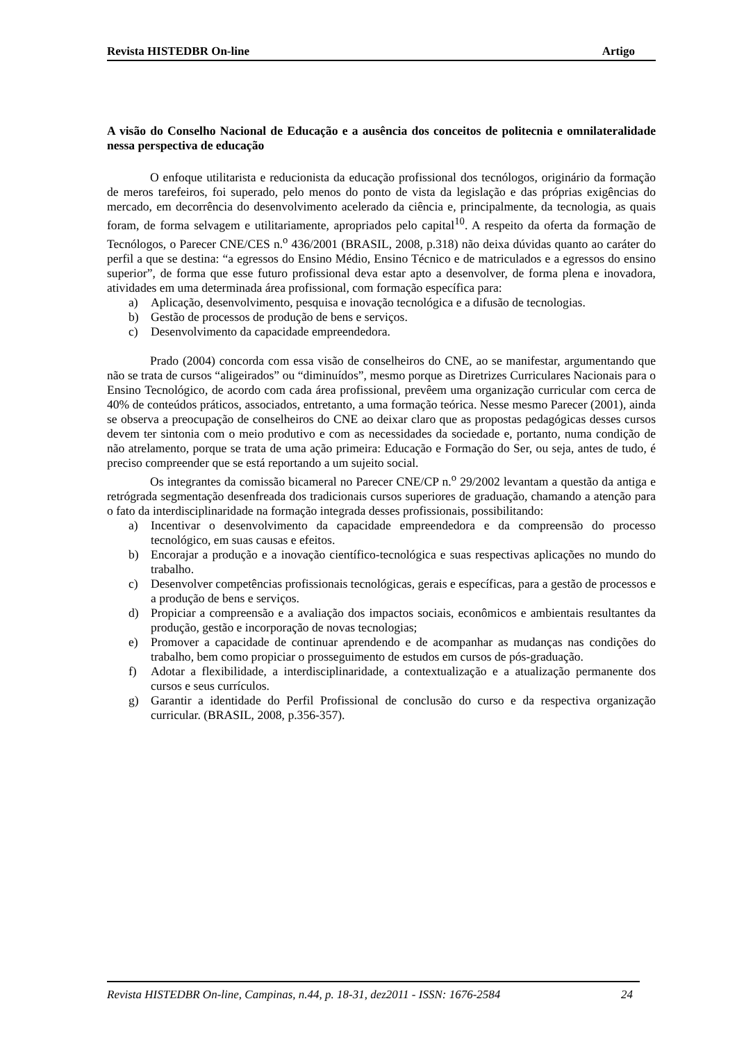Revista HISTEDBR On-line Artigo
A visão do Conselho Nacional de Educação e a ausência dos conceitos de politecnia e omnilateralidade nessa perspectiva de educação
O enfoque utilitarista e reducionista da educação profissional dos tecnólogos, originário da formação de meros tarefeiros, foi superado, pelo menos do ponto de vista da legislação e das próprias exigências do mercado, em decorrência do desenvolvimento acelerado da ciência e, principalmente, da tecnologia, as quais foram, de forma selvagem e utilitariamente, apropriados pelo capital<sup>10</sup>. A respeito da oferta da formação de Tecnólogos, o Parecer CNE/CES n.<sup>o</sup> 436/2001 (BRASIL, 2008, p.318) não deixa dúvidas quanto ao caráter do perfil a que se destina: “a egressos do Ensino Médio, Ensino Técnico e de matriculados e a egressos do ensino superior”, de forma que esse futuro profissional deva estar apto a desenvolver, de forma plena e inovadora, atividades em uma determinada área profissional, com formação específica para:
a) Aplicação, desenvolvimento, pesquisa e inovação tecnológica e a difusão de tecnologias.
b) Gestão de processos de produção de bens e serviços.
c) Desenvolvimento da capacidade empreendedora.
Prado (2004) concorda com essa visão de conselheiros do CNE, ao se manifestar, argumentando que não se trata de cursos “aligeirados” ou “diminuídos”, mesmo porque as Diretrizes Curriculares Nacionais para o Ensino Tecnológico, de acordo com cada área profissional, prevêem uma organização curricular com cerca de 40% de conteúdos práticos, associados, entretanto, a uma formação teórica. Nesse mesmo Parecer (2001), ainda se observa a preocupação de conselheiros do CNE ao deixar claro que as propostas pedagógicas desses cursos devem ter sintonia com o meio produtivo e com as necessidades da sociedade e, portanto, numa condição de não atrelamento, porque se trata de uma ação primeira: Educação e Formação do Ser, ou seja, antes de tudo, é preciso compreender que se está reportando a um sujeito social.
Os integrantes da comissão bicameral no Parecer CNE/CP n.<sup>o</sup> 29/2002 levantam a questão da antiga e retrógrada segmentação desenfreada dos tradicionais cursos superiores de graduação, chamando a atenção para o fato da interdisciplinaridade na formação integrada desses profissionais, possibilitando:
a) Incentivar o desenvolvimento da capacidade empreendedora e da compreensão do processo tecnológico, em suas causas e efeitos.
b) Encorajar a produção e a inovação científico-tecnológica e suas respectivas aplicações no mundo do trabalho.
c) Desenvolver competências profissionais tecnológicas, gerais e específicas, para a gestão de processos e a produção de bens e serviços.
d) Propiciar a compreensão e a avaliação dos impactos sociais, econômicos e ambientais resultantes da produção, gestão e incorporação de novas tecnologias;
e) Promover a capacidade de continuar aprendendo e de acompanhar as mudanças nas condições do trabalho, bem como propiciar o prosseguimento de estudos em cursos de pós-graduação.
f) Adotar a flexibilidade, a interdisciplinaridade, a contextualização e a atualização permanente dos cursos e seus currículos.
g) Garantir a identidade do Perfil Profissional de conclusão do curso e da respectiva organização curricular. (BRASIL, 2008, p.356-357).
Revista HISTEDBR On-line, Campinas, n.44, p. 18-31, dez2011 - ISSN: 1676-2584 24